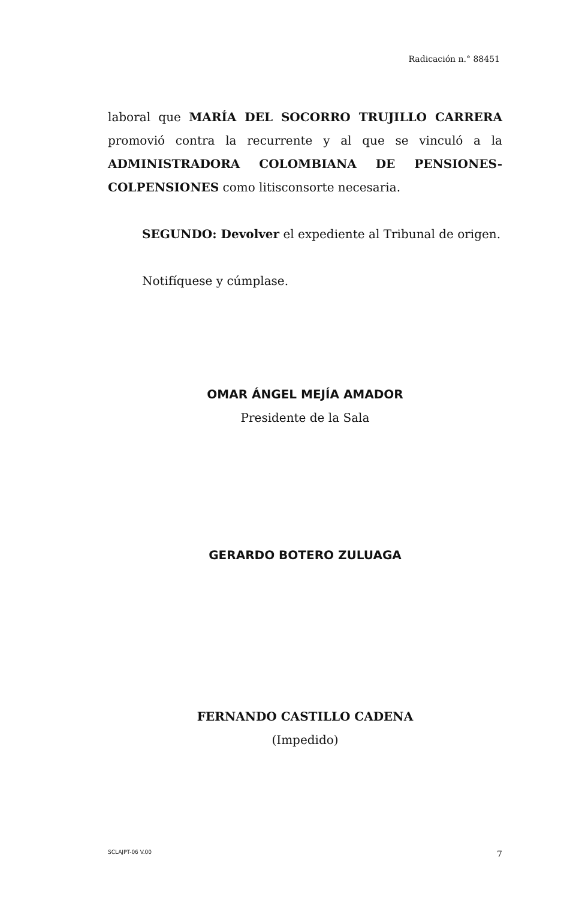Radicación n.° 88451
laboral que MARÍA DEL SOCORRO TRUJILLO CARRERA promovió contra la recurrente y al que se vinculó a la ADMINISTRADORA COLOMBIANA DE PENSIONES-COLPENSIONES como litisconsorte necesaria.
SEGUNDO: Devolver el expediente al Tribunal de origen.
Notifíquese y cúmplase.
OMAR ÁNGEL MEJÍA AMADOR
Presidente de la Sala
GERARDO BOTERO ZULUAGA
FERNANDO CASTILLO CADENA
(Impedido)
SCLAJPT-06 V.00 7